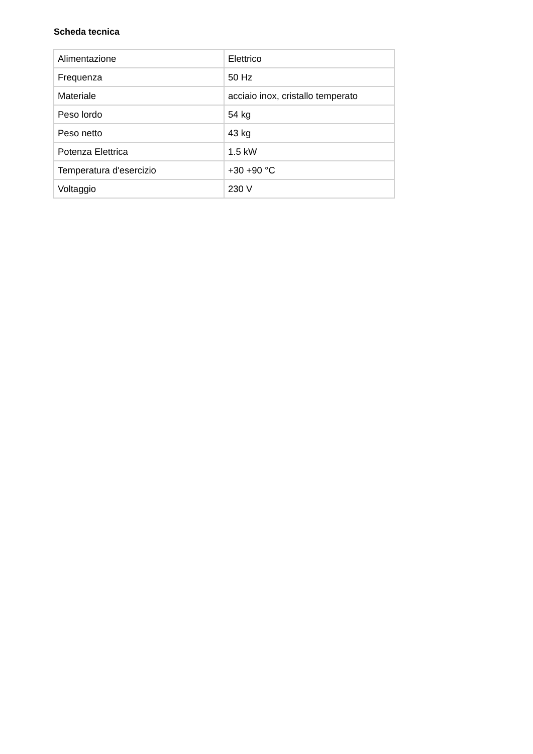Scheda tecnica
| Alimentazione | Elettrico |
| Frequenza | 50 Hz |
| Materiale | acciaio inox, cristallo temperato |
| Peso lordo | 54 kg |
| Peso netto | 43 kg |
| Potenza Elettrica | 1.5 kW |
| Temperatura d'esercizio | +30 +90 °C |
| Voltaggio | 230 V |